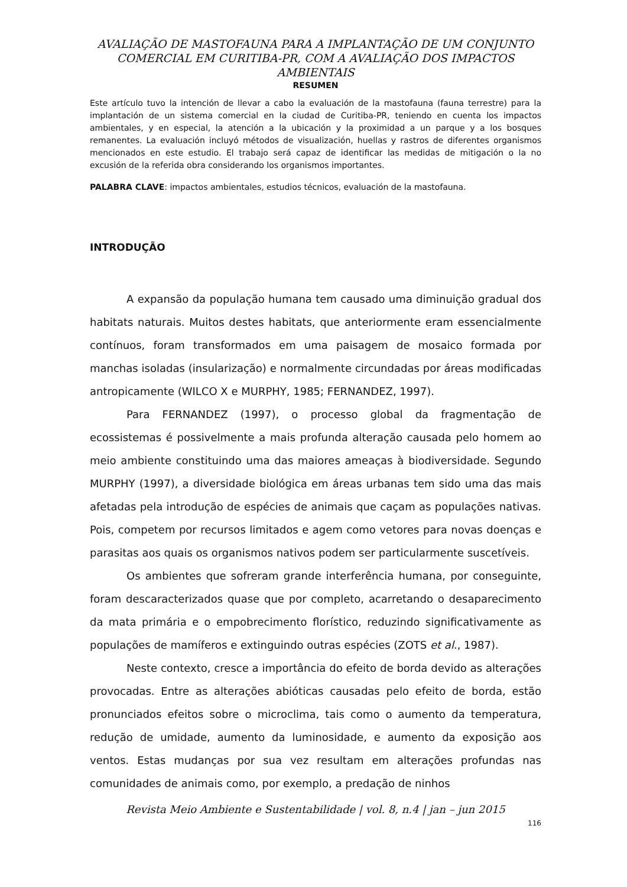AVALIAÇÃO DE MASTOFAUNA PARA A IMPLANTAÇÃO DE UM CONJUNTO COMERCIAL EM CURITIBA-PR, COM A AVALIAÇÃO DOS IMPACTOS AMBIENTAIS
RESUMEN
Este artículo tuvo la intención de llevar a cabo la evaluación de la mastofauna (fauna terrestre) para la implantación de un sistema comercial en la ciudad de Curitiba-PR, teniendo en cuenta los impactos ambientales, y en especial, la atención a la ubicación y la proximidad a un parque y a los bosques remanentes. La evaluación incluyó métodos de visualización, huellas y rastros de diferentes organismos mencionados en este estudio. El trabajo será capaz de identificar las medidas de mitigación o la no excusión de la referida obra considerando los organismos importantes.
PALABRA CLAVE: impactos ambientales, estudios técnicos, evaluación de la mastofauna.
INTRODUÇÃO
A expansão da população humana tem causado uma diminuição gradual dos habitats naturais. Muitos destes habitats, que anteriormente eram essencialmente contínuos, foram transformados em uma paisagem de mosaico formada por manchas isoladas (insularização) e normalmente circundadas por áreas modificadas antropicamente (WILCO X e MURPHY, 1985; FERNANDEZ, 1997).
Para FERNANDEZ (1997), o processo global da fragmentação de ecossistemas é possivelmente a mais profunda alteração causada pelo homem ao meio ambiente constituindo uma das maiores ameaças à biodiversidade. Segundo MURPHY (1997), a diversidade biológica em áreas urbanas tem sido uma das mais afetadas pela introdução de espécies de animais que caçam as populações nativas. Pois, competem por recursos limitados e agem como vetores para novas doenças e parasitas aos quais os organismos nativos podem ser particularmente suscetíveis.
Os ambientes que sofreram grande interferência humana, por conseguinte, foram descaracterizados quase que por completo, acarretando o desaparecimento da mata primária e o empobrecimento florístico, reduzindo significativamente as populações de mamíferos e extinguindo outras espécies (ZOTS et al., 1987).
Neste contexto, cresce a importância do efeito de borda devido as alterações provocadas. Entre as alterações abióticas causadas pelo efeito de borda, estão pronunciados efeitos sobre o microclima, tais como o aumento da temperatura, redução de umidade, aumento da luminosidade, e aumento da exposição aos ventos. Estas mudanças por sua vez resultam em alterações profundas nas comunidades de animais como, por exemplo, a predação de ninhos
Revista Meio Ambiente e Sustentabilidade | vol. 8, n.4 | jan – jun 2015
116